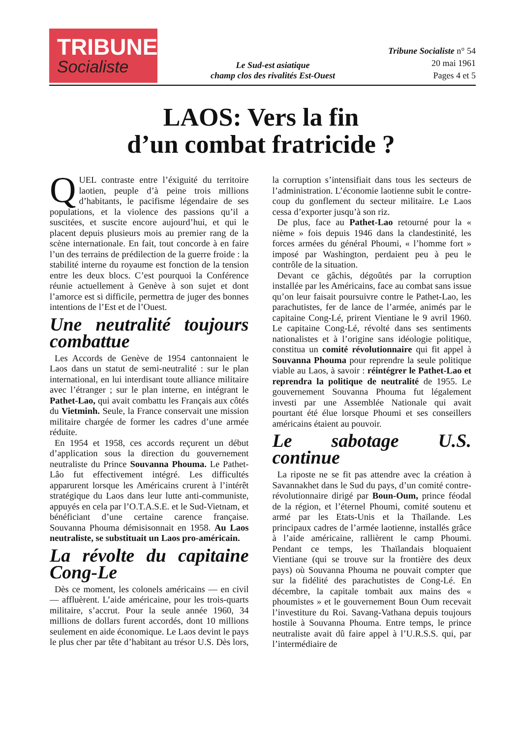TRIBUNE
Socialiste
Le Sud-est asiatique
champ clos des rivalités Est-Ouest
Tribune Socialiste n° 54
20 mai 1961
Pages 4 et 5
LAOS: Vers la fin
d’un combat fratricide ?
QUEL contraste entre l’éxiguité du territoire laotien, peuple d’à peine trois millions d’habitants, le pacifisme légendaire de ses populations, et la violence des passions qu’il a suscitées, et suscite encore aujourd’hui, et qui le placent depuis plusieurs mois au premier rang de la scène internationale. En fait, tout concorde à en faire l’un des terrains de prédilection de la guerre froide : la stabilité interne du royaume est fonction de la tension entre les deux blocs. C’est pourquoi la Conférence réunie actuellement à Genève à son sujet et dont l’amorce est si difficile, permettra de juger des bonnes intentions de l’Est et de l’Ouest.
Une neutralité toujours combattue
Les Accords de Genève de 1954 cantonnaient le Laos dans un statut de semi-neutralité : sur le plan international, en lui interdisant toute alliance militaire avec l’étranger ; sur le plan interne, en intégrant le Pathet-Lao, qui avait combattu les Français aux côtés du Vietminh. Seule, la France conservait une mission militaire chargée de former les cadres d’une armée réduite.
En 1954 et 1958, ces accords reçurent un début d’application sous la direction du gouvernement neutraliste du Prince Souvanna Phouma. Le Pathet-Lâo fut effectivement intégré. Les difficultés apparurent lorsque les Américains crurent à l’intérêt stratégique du Laos dans leur lutte anti-communiste, appuyés en cela par l’O.T.A.S.E. et le Sud-Vietnam, et bénéficiant d’une certaine carence française. Souvanna Phouma démisisonnait en 1958. Au Laos neutraliste, se substituait un Laos pro-américain.
La révolte du capitaine Cong-Le
Dès ce moment, les colonels américains — en civil — affluèrent. L’aide américaine, pour les trois-quarts militaire, s’accrut. Pour la seule année 1960, 34 millions de dollars furent accordés, dont 10 millions seulement en aide économique. Le Laos devint le pays le plus cher par tête d’habitant au trésor U.S. Dès lors, la corruption s’intensifiait dans tous les secteurs de l’administration. L’économie laotienne subit le contre-coup du gonflement du secteur militaire. Le Laos cessa d’exporter jusqu’à son riz.
De plus, face au Pathet-Lao retourné pour la « nième » fois depuis 1946 dans la clandestinité, les forces armées du général Phoumi, « l’homme fort » imposé par Washington, perdaient peu à peu le contrôle de la situation.
Devant ce gâchis, dégoûtés par la corruption installée par les Américains, face au combat sans issue qu’on leur faisait poursuivre contre le Pathet-Lao, les parachutistes, fer de lance de l’armée, animés par le capitaine Cong-Lé, prirent Vientiane le 9 avril 1960. Le capitaine Cong-Lé, révolté dans ses sentiments nationalistes et à l’origine sans idéologie politique, constitua un comité révolutionnaire qui fit appel à Souvanna Phouma pour reprendre la seule politique viable au Laos, à savoir : réintégrer le Pathet-Lao et reprendra la politique de neutralité de 1955. Le gouvernement Souvanna Phouma fut légalement investi par une Assemblée Nationale qui avait pourtant été élue lorsque Phoumi et ses conseillers américains étaient au pouvoir.
Le sabotage U.S. continue
La riposte ne se fit pas attendre avec la création à Savannakhet dans le Sud du pays, d’un comité contre-révolutionnaire dirigé par Boun-Oum, prince féodal de la région, et l’éternel Phoumi, comité soutenu et armé par les Etats-Unis et la Thaïlande. Les principaux cadres de l’armée laotienne, installés grâce à l’aide américaine, rallièrent le camp Phoumi. Pendant ce temps, les Thaïlandais bloquaient Vientiane (qui se trouve sur la frontière des deux pays) où Souvanna Phouma ne pouvait compter que sur la fidélité des parachutistes de Cong-Lé. En décembre, la capitale tombait aux mains des « phoumistes » et le gouvernement Boun Oum recevait l’investiture du Roi. Savang-Vathana depuis toujours hostile à Souvanna Phouma. Entre temps, le prince neutraliste avait dû faire appel à l’U.R.S.S. qui, par l’intermédiaire de